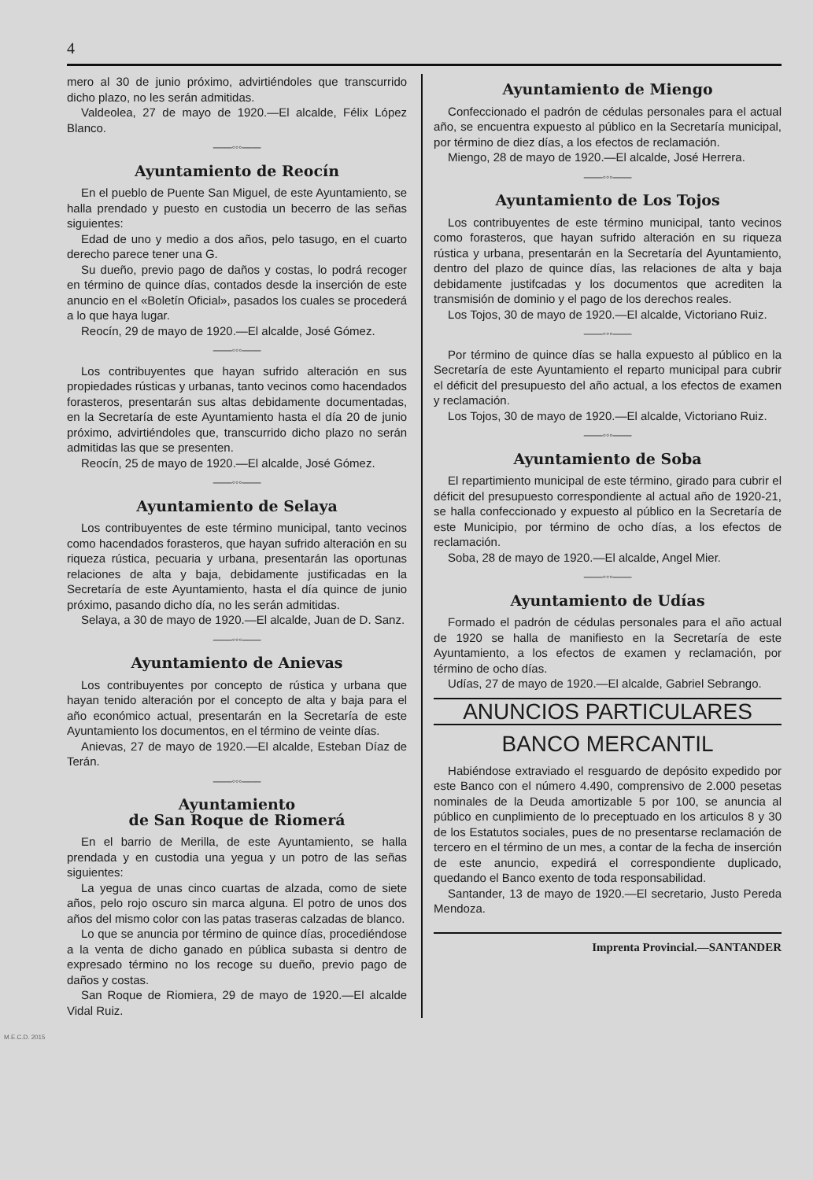4
mero al 30 de junio próximo, advirtiéndoles que transcurrido dicho plazo, no les serán admitidas.
Valdeolea, 27 de mayo de 1920.—El alcalde, Félix López Blanco.
——◦◦◦——
Ayuntamiento de Reocín
En el pueblo de Puente San Miguel, de este Ayuntamiento, se halla prendado y puesto en custodia un becerro de las señas siguientes:
Edad de uno y medio a dos años, pelo tasugo, en el cuarto derecho parece tener una G.
Su dueño, previo pago de daños y costas, lo podrá recoger en término de quince días, contados desde la inserción de este anuncio en el «Boletín Oficial», pasados los cuales se procederá a lo que haya lugar.
Reocín, 29 de mayo de 1920.—El alcalde, José Gómez.
——◦◦◦——
Los contribuyentes que hayan sufrido alteración en sus propiedades rústicas y urbanas, tanto vecinos como hacendados forasteros, presentarán sus altas debidamente documentadas, en la Secretaría de este Ayuntamiento hasta el día 20 de junio próximo, advirtiéndoles que, transcurrido dicho plazo no serán admitidas las que se presenten.
Reocín, 25 de mayo de 1920.—El alcalde, José Gómez.
——◦◦◦——
Ayuntamiento de Selaya
Los contribuyentes de este término municipal, tanto vecinos como hacendados forasteros, que hayan sufrido alteración en su riqueza rústica, pecuaria y urbana, presentarán las oportunas relaciones de alta y baja, debidamente justificadas en la Secretaría de este Ayuntamiento, hasta el día quince de junio próximo, pasando dicho día, no les serán admitidas.
Selaya, a 30 de mayo de 1920.—El alcalde, Juan de D. Sanz.
——◦◦◦——
Ayuntamiento de Anievas
Los contribuyentes por concepto de rústica y urbana que hayan tenido alteración por el concepto de alta y baja para el año económico actual, presentarán en la Secretaría de este Ayuntamiento los documentos, en el término de veinte días.
Anievas, 27 de mayo de 1920.—El alcalde, Esteban Díaz de Terán.
——◦◦◦——
Ayuntamiento
de San Roque de Riomerá
En el barrio de Merilla, de este Ayuntamiento, se halla prendada y en custodia una yegua y un potro de las señas siguientes:
La yegua de unas cinco cuartas de alzada, como de siete años, pelo rojo oscuro sin marca alguna. El potro de unos dos años del mismo color con las patas traseras calzadas de blanco.
Lo que se anuncia por término de quince días, procediéndose a la venta de dicho ganado en pública subasta si dentro de expresado término no los recoge su dueño, previo pago de daños y costas.
San Roque de Riomiera, 29 de mayo de 1920.—El alcalde Vidal Ruiz.
Ayuntamiento de Miengo
Confeccionado el padrón de cédulas personales para el actual año, se encuentra expuesto al público en la Secretaría municipal, por término de diez días, a los efectos de reclamación.
Miengo, 28 de mayo de 1920.—El alcalde, José Herrera.
——◦◦◦——
Ayuntamiento de Los Tojos
Los contribuyentes de este término municipal, tanto vecinos como forasteros, que hayan sufrido alteración en su riqueza rústica y urbana, presentarán en la Secretaría del Ayuntamiento, dentro del plazo de quince días, las relaciones de alta y baja debidamente justifcadas y los documentos que acrediten la transmisión de dominio y el pago de los derechos reales.
Los Tojos, 30 de mayo de 1920.—El alcalde, Victoriano Ruiz.
——◦◦◦——
Por término de quince días se halla expuesto al público en la Secretaría de este Ayuntamiento el reparto municipal para cubrir el déficit del presupuesto del año actual, a los efectos de examen y reclamación.
Los Tojos, 30 de mayo de 1920.—El alcalde, Victoriano Ruiz.
——◦◦◦——
Ayuntamiento de Soba
El repartimiento municipal de este término, girado para cubrir el déficit del presupuesto correspondiente al actual año de 1920-21, se halla confeccionado y expuesto al público en la Secretaría de este Municipio, por término de ocho días, a los efectos de reclamación.
Soba, 28 de mayo de 1920.—El alcalde, Angel Mier.
——◦◦◦——
Ayuntamiento de Udías
Formado el padrón de cédulas personales para el año actual de 1920 se halla de manifiesto en la Secretaría de este Ayuntamiento, a los efectos de examen y reclamación, por término de ocho días.
Udías, 27 de mayo de 1920.—El alcalde, Gabriel Sebrango.
ANUNCIOS PARTICULARES
BANCO MERCANTIL
Habiéndose extraviado el resguardo de depósito expedido por este Banco con el número 4.490, comprensivo de 2.000 pesetas nominales de la Deuda amortizable 5 por 100, se anuncia al público en cunplimiento de lo preceptuado en los articulos 8 y 30 de los Estatutos sociales, pues de no presentarse reclamación de tercero en el término de un mes, a contar de la fecha de inserción de este anuncio, expedirá el correspondiente duplicado, quedando el Banco exento de toda responsabilidad.
Santander, 13 de mayo de 1920.—El secretario, Justo Pereda Mendoza.
Imprenta Provincial.—SANTANDER
M.E.C.D. 2015